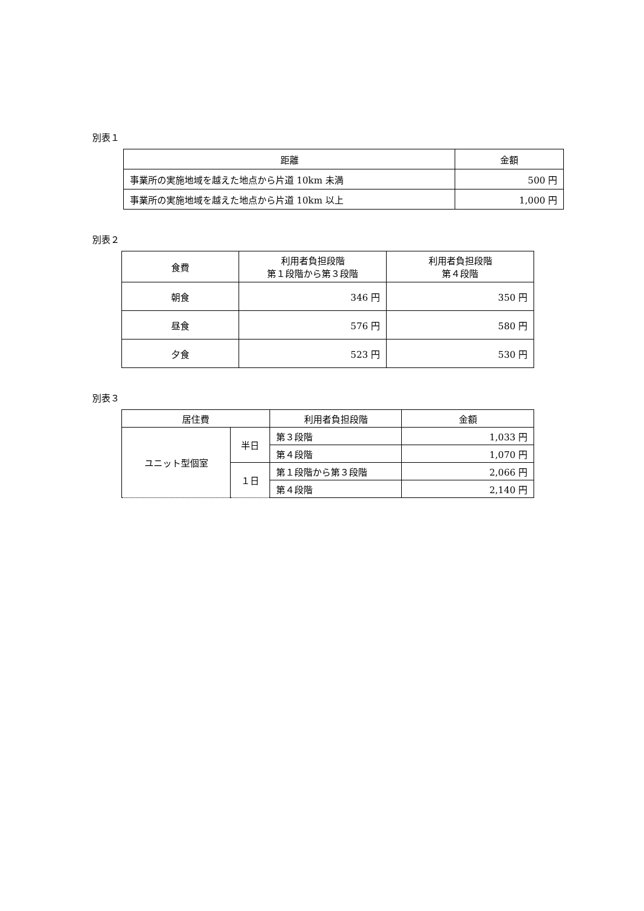別表１
| 距離 | 金額 |
| --- | --- |
| 事業所の実施地域を越えた地点から片道 10km 未満 | 500 円 |
| 事業所の実施地域を越えた地点から片道 10km 以上 | 1,000 円 |
別表２
| 食費 | 利用者負担段階 第１段階から第３段階 | 利用者負担段階 第４段階 |
| --- | --- | --- |
| 朝食 | 346 円 | 350 円 |
| 昼食 | 576 円 | 580 円 |
| 夕食 | 523 円 | 530 円 |
別表３
| 居住費 | | 利用者負担段階 | 金額 |
| --- | --- | --- | --- |
| ユニット型個室 | 半日 | 第３段階 | 1,033 円 |
| | | 第４段階 | 1,070 円 |
| | １日 | 第１段階から第３段階 | 2,066 円 |
| | | 第４段階 | 2,140 円 |